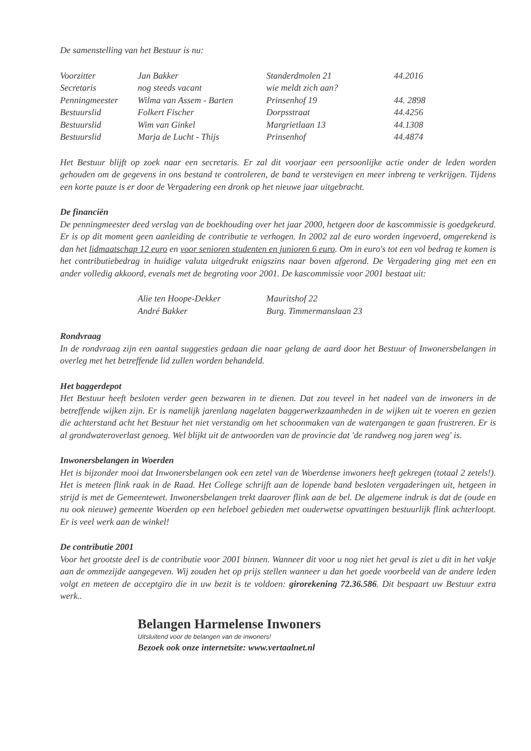De samenstelling van het Bestuur is nu:
| Voorzitter | Jan Bakker | Standerdmolen 21 | 44.2016 |
| Secretaris | nog steeds vacant | wie meldt zich aan? | |
| Penningmeester | Wilma van Assem - Barten | Prinsenhof 19 | 44. 2898 |
| Bestuurslid | Folkert Fischer | Dorpsstraat | 44.4256 |
| Bestuurslid | Wim van Ginkel | Margrietlaan 13 | 44.1308 |
| Bestuurslid | Marja de Lucht - Thijs | Prinsenhof | 44.4874 |
Het Bestuur blijft op zoek naar een secretaris. Er zal dit voorjaar een persoonlijke actie onder de leden worden gehouden om de gegevens in ons bestand te controleren, de band te verstevigen en meer inbreng te verkrijgen. Tijdens een korte pauze is er door de Vergadering een dronk op het nieuwe jaar uitgebracht.
De financiën
De penningmeester deed verslag van de boekhouding over het jaar 2000, hetgeen door de kascommissie is goedgekeurd. Er is op dit moment geen aanleiding de contributie te verhogen. In 2002 zal de euro worden ingevoerd, omgerekend is dan het lidmaatschap 12 euro en voor senioren studenten en junioren 6 euro. Om in euro's tot een vol bedrag te komen is het contributiebedrag in huidige valuta uitgedrukt enigszins naar boven afgerond. De Vergadering ging met een en ander volledig akkoord, evenals met de begroting voor 2001. De kascommissie voor 2001 bestaat uit:
| Alie ten Hoope-Dekker | Mauritshof 22 |
| André Bakker | Burg. Timmermanslaan 23 |
Rondvraag
In de rondvraag zijn een aantal suggesties gedaan die naar gelang de aard door het Bestuur of Inwonersbelangen in overleg met het betreffende lid zullen worden behandeld.
Het baggerdepot
Het Bestuur heeft besloten verder geen bezwaren in te dienen. Dat zou teveel in het nadeel van de inwoners in de betreffende wijken zijn. Er is namelijk jarenlang nagelaten baggerwerkzaamheden in de wijken uit te voeren en gezien die achterstand acht het Bestuur het niet verstandig om het schoonmaken van de watergangen te gaan frustreren. Er is al grondwateroverlast genoeg. Wel blijkt uit de antwoorden van de provincie dat 'de randweg nog jaren weg' is.
Inwonersbelangen in Woerden
Het is bijzonder mooi dat Inwonersbelangen ook een zetel van de Woerdense inwoners heeft gekregen (totaal 2 zetels!). Het is meteen flink raak in de Raad. Het College schrijft aan de lopende band besloten vergaderingen uit, hetgeen in strijd is met de Gemeentewet. Inwonersbelangen trekt daarover flink aan de bel. De algemene indruk is dat de (oude en nu ook nieuwe) gemeente Woerden op een heleboel gebieden met ouderwetse opvattingen bestuurlijk flink achterloopt. Er is veel werk aan de winkel!
De contributie 2001
Voor het grootste deel is de contributie voor 2001 binnen. Wanneer dit voor u nog niet het geval is ziet u dit in het vakje aan de ommezijde aangegeven. Wij zouden het op prijs stellen wanneer u dan het goede voorbeeld van de andere leden volgt en meteen de acceptgiro die in uw bezit is te voldoen: girorekening 72.36.586. Dit bespaart uw Bestuur extra werk..
Belangen Harmelense Inwoners
Uitsluitend voor de belangen van de inwoners!
Bezoek ook onze internetsite: www.vertaalnet.nl